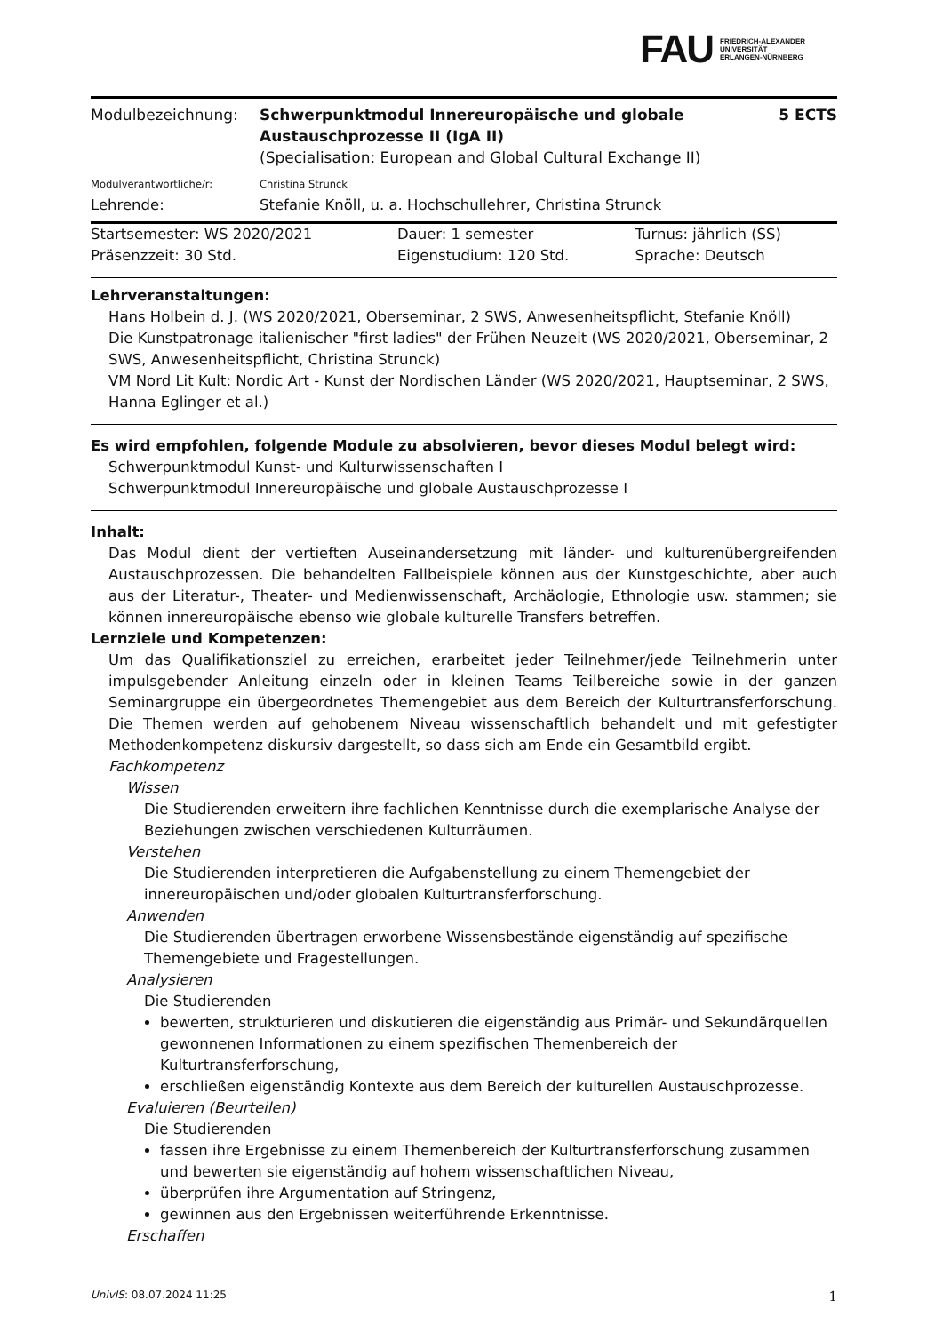FAU FRIEDRICH-ALEXANDER
UNIVERSITÄT
ERLANGEN-NÜRNBERG
| Modulbezeichnung: | Schwerpunktmodul Innereuropäische und globale Austauschprozesse II (IgA II) (Specialisation: European and Global Cultural Exchange II) | 5 ECTS |
| Modulverantwortliche/r: | Christina Strunck | |
| Lehrende: | Stefanie Knöll, u. a. Hochschullehrer, Christina Strunck | |
| Startsemester: WS 2020/2021 | Dauer: 1 semester | Turnus: jährlich (SS) |
| Präsenzzeit: 30 Std. | Eigenstudium: 120 Std. | Sprache: Deutsch |
Lehrveranstaltungen:
Hans Holbein d. J. (WS 2020/2021, Oberseminar, 2 SWS, Anwesenheitspflicht, Stefanie Knöll)
Die Kunstpatronage italienischer "first ladies" der Frühen Neuzeit (WS 2020/2021, Oberseminar, 2 SWS, Anwesenheitspflicht, Christina Strunck)
VM Nord Lit Kult: Nordic Art - Kunst der Nordischen Länder (WS 2020/2021, Hauptseminar, 2 SWS, Hanna Eglinger et al.)
Es wird empfohlen, folgende Module zu absolvieren, bevor dieses Modul belegt wird:
Schwerpunktmodul Kunst- und Kulturwissenschaften I
Schwerpunktmodul Innereuropäische und globale Austauschprozesse I
Inhalt:
Das Modul dient der vertieften Auseinandersetzung mit länder- und kulturenübergreifenden Austauschprozessen. Die behandelten Fallbeispiele können aus der Kunstgeschichte, aber auch aus der Literatur-, Theater- und Medienwissenschaft, Archäologie, Ethnologie usw. stammen; sie können innereuropäische ebenso wie globale kulturelle Transfers betreffen.
Lernziele und Kompetenzen:
Um das Qualifikationsziel zu erreichen, erarbeitet jeder Teilnehmer/jede Teilnehmerin unter impulsgebender Anleitung einzeln oder in kleinen Teams Teilbereiche sowie in der ganzen Seminargruppe ein übergeordnetes Themengebiet aus dem Bereich der Kulturtransferforschung. Die Themen werden auf gehobenem Niveau wissenschaftlich behandelt und mit gefestigter Methodenkompetenz diskursiv dargestellt, so dass sich am Ende ein Gesamtbild ergibt.
Fachkompetenz
Wissen
Die Studierenden erweitern ihre fachlichen Kenntnisse durch die exemplarische Analyse der Beziehungen zwischen verschiedenen Kulturräumen.
Verstehen
Die Studierenden interpretieren die Aufgabenstellung zu einem Themengebiet der innereuropäischen und/oder globalen Kulturtransferforschung.
Anwenden
Die Studierenden übertragen erworbene Wissensbestände eigenständig auf spezifische Themengebiete und Fragestellungen.
Analysieren
Die Studierenden
bewerten, strukturieren und diskutieren die eigenständig aus Primär- und Sekundärquellen gewonnenen Informationen zu einem spezifischen Themenbereich der Kulturtransferforschung,
erschließen eigenständig Kontexte aus dem Bereich der kulturellen Austauschprozesse.
Evaluieren (Beurteilen)
Die Studierenden
fassen ihre Ergebnisse zu einem Themenbereich der Kulturtransferforschung zusammen und bewerten sie eigenständig auf hohem wissenschaftlichen Niveau,
überprüfen ihre Argumentation auf Stringenz,
gewinnen aus den Ergebnissen weiterführende Erkenntnisse.
Erschaffen
UnivIS: 08.07.2024 11:25 1